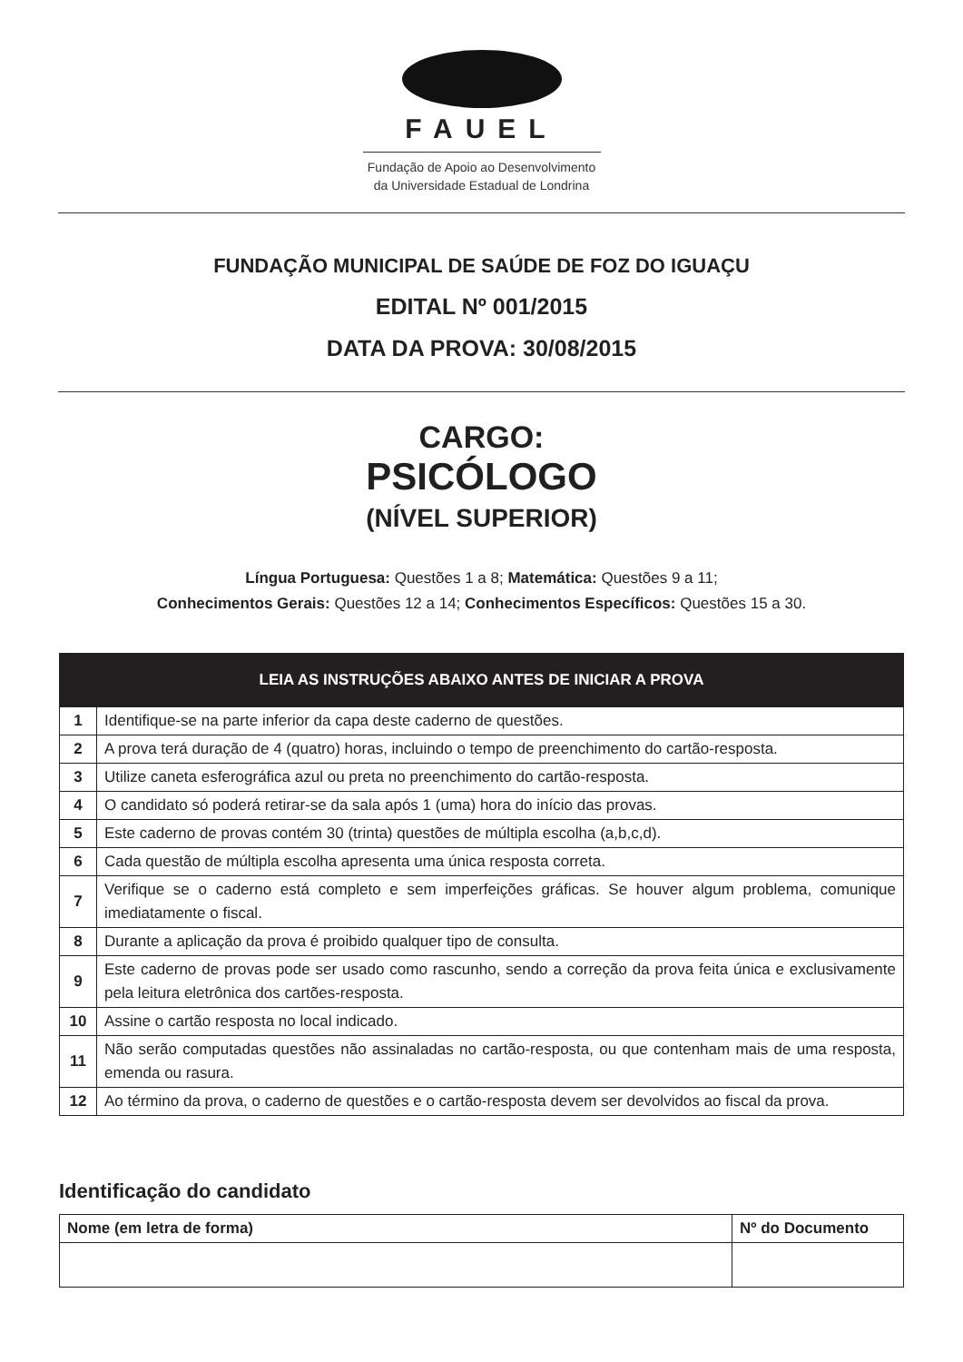FAUEL
Fundação de Apoio ao Desenvolvimento
da Universidade Estadual de Londrina
FUNDAÇÃO MUNICIPAL DE SAÚDE DE FOZ DO IGUAÇU
EDITAL Nº 001/2015
DATA DA PROVA: 30/08/2015
CARGO:
PSICÓLOGO
(NÍVEL SUPERIOR)
Língua Portuguesa: Questões 1 a 8; Matemática: Questões 9 a 11;
Conhecimentos Gerais: Questões 12 a 14; Conhecimentos Específicos: Questões 15 a 30.
| LEIA AS INSTRUÇÕES ABAIXO ANTES DE INICIAR A PROVA | |
| --- | --- |
| 1 | Identifique-se na parte inferior da capa deste caderno de questões. |
| 2 | A prova terá duração de 4 (quatro) horas, incluindo o tempo de preenchimento do cartão-resposta. |
| 3 | Utilize caneta esferográfica azul ou preta no preenchimento do cartão-resposta. |
| 4 | O candidato só poderá retirar-se da sala após 1 (uma) hora do início das provas. |
| 5 | Este caderno de provas contém 30 (trinta) questões de múltipla escolha (a,b,c,d). |
| 6 | Cada questão de múltipla escolha apresenta uma única resposta correta. |
| 7 | Verifique se o caderno está completo e sem imperfeições gráficas. Se houver algum problema, comunique imediatamente o fiscal. |
| 8 | Durante a aplicação da prova é proibido qualquer tipo de consulta. |
| 9 | Este caderno de provas pode ser usado como rascunho, sendo a correção da prova feita única e exclusivamente pela leitura eletrônica dos cartões-resposta. |
| 10 | Assine o cartão resposta no local indicado. |
| 11 | Não serão computadas questões não assinaladas no cartão-resposta, ou que contenham mais de uma resposta, emenda ou rasura. |
| 12 | Ao término da prova, o caderno de questões e o cartão-resposta devem ser devolvidos ao fiscal da prova. |
Identificação do candidato
| Nome (em letra de forma) | Nº do Documento |
| --- | --- |